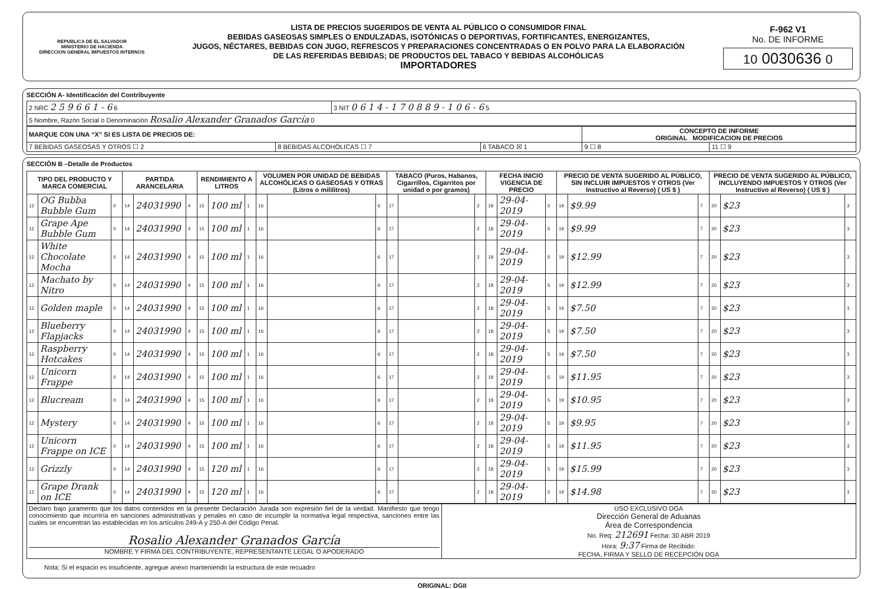REPUBLICA DE EL SALVADOR
MINISTERIO DE HACIENDA
DIRECCION GENERAL IMPUESTOS INTERNOS
LISTA DE PRECIOS SUGERIDOS DE VENTA AL PÚBLICO O CONSUMIDOR FINAL
BEBIDAS GASEOSAS SIMPLES O ENDULZADAS, ISOTÓNICAS O DEPORTIVAS, FORTIFICANTES, ENERGIZANTES,
JUGOS, NÉCTARES, BEBIDAS CON JUGO, REFRESCOS Y PREPARACIONES CONCENTRADAS O EN POLVO PARA LA ELABORACIÓN
DE LAS REFERIDAS BEBIDAS; DE PRODUCTOS DEL TABACO Y BEBIDAS ALCOHÓLICAS
IMPORTADORES
F-962 V1
No. DE INFORME
10 0030636 0
SECCIÓN A- Identificación del Contribuyente
| 2 NRC 2 5 9 6 6 1 - 6 6 | 3 NIT 0 6 1 4 - 1 7 0 8 8 9 - 1 0 6 - 6 5 |
| 5 Nombre, Razón Social o Denominación Rosalio Alexander Granados García 0 | |
| MARQUE CON UNA “X” SI ES LISTA DE PRECIOS DE: | | | CONCEPTO DE INFORME ORIGINAL MODIFICACION DE PRECIOS | |
| 7 BEBIDAS GASEOSAS Y OTROS ☐ 2 | 8 BEBIDAS ALCOHÓLICAS ☐ 7 | 6 TABACO ☒ 1 | 9 ☐ 8 | 11 ☐ 9 |
SECCIÓN B –Detalle de Productos
| TIPO DEL PRODUCTO Y MARCA COMERCIAL | | | PARTIDA ARANCELARIA | | | RENDIMIENTO A LITROS | | | VOLUMEN POR UNIDAD DE BEBIDAS ALCOHÓLICAS O GASEOSAS Y OTRAS (Litros o mililitros) | | | TABACO (Puros, Habanos, Cigarrillos, Cigarritos por unidad o por gramos) | | | FECHA INICIO VIGENCIA DE PRECIO | | | PRECIO DE VENTA SUGERIDO AL PÚBLICO, SIN INCLUIR IMPUESTOS Y OTROS (Ver Instructivo al Reverso) ( US $ ) | | | PRECIO DE VENTA SUGERIDO AL PÚBLICO, INCLUYENDO IMPUESTOS Y OTROS (Ver Instructivo al Reverso) ( US $ ) | | |
| --- | --- | --- | --- | --- | --- | --- | --- | --- | --- | --- | --- | --- | --- | --- | --- | --- | --- | --- | --- | --- | --- | --- | --- |
| 12 | OG Bubba Bubble Gum | 0 | 14 | 24031990 | 4 | 15 | 100 ml | 1 | 16 | | 6 | 17 | | 2 | 18 | 29-04-2019 | 5 | 19 | $9.99 | 7 | 20 | $23 | 3 |
| 12 | Grape Ape Bubble Gum | 0 | 14 | 24031990 | 4 | 15 | 100 ml | 1 | 16 | | 6 | 17 | | 2 | 18 | 29-04-2019 | 5 | 19 | $9.99 | 7 | 20 | $23 | 3 |
| 12 | White Chocolate Mocha | 0 | 14 | 24031990 | 4 | 15 | 100 ml | 1 | 16 | | 6 | 17 | | 2 | 18 | 29-04-2019 | 5 | 19 | $12.99 | 7 | 20 | $23 | 3 |
| 12 | Machato by Nitro | 0 | 14 | 24031990 | 4 | 15 | 100 ml | 1 | 16 | | 6 | 17 | | 2 | 18 | 29-04-2019 | 5 | 19 | $12.99 | 7 | 20 | $23 | 3 |
| 12 | Golden maple | 0 | 14 | 24031990 | 4 | 15 | 100 ml | 1 | 16 | | 6 | 17 | | 2 | 18 | 29-04-2019 | 5 | 19 | $7.50 | 7 | 20 | $23 | 3 |
| 12 | Blueberry Flapjacks | 0 | 14 | 24031990 | 4 | 15 | 100 ml | 1 | 16 | | 6 | 17 | | 2 | 18 | 29-04-2019 | 5 | 19 | $7.50 | 7 | 20 | $23 | 3 |
| 12 | Raspberry Hotcakes | 0 | 14 | 24031990 | 4 | 15 | 100 ml | 1 | 16 | | 6 | 17 | | 2 | 18 | 29-04-2019 | 5 | 19 | $7.50 | 7 | 20 | $23 | 3 |
| 12 | Unicorn Frappe | 0 | 14 | 24031990 | 4 | 15 | 100 ml | 1 | 16 | | 6 | 17 | | 2 | 18 | 29-04-2019 | 5 | 19 | $11.95 | 7 | 20 | $23 | 3 |
| 12 | Blucream | 0 | 14 | 24031990 | 4 | 15 | 100 ml | 1 | 16 | | 6 | 17 | | 2 | 18 | 29-04-2019 | 5 | 19 | $10.95 | 7 | 20 | $23 | 3 |
| 12 | Mystery | 0 | 14 | 24031990 | 4 | 15 | 100 ml | 1 | 16 | | 6 | 17 | | 2 | 18 | 29-04-2019 | 5 | 19 | $9.95 | 7 | 20 | $23 | 3 |
| 12 | Unicorn Frappe on ICE | 0 | 14 | 24031990 | 4 | 15 | 100 ml | 1 | 16 | | 6 | 17 | | 2 | 18 | 29-04-2019 | 5 | 19 | $11.95 | 7 | 20 | $23 | 3 |
| 12 | Grizzly | 0 | 14 | 24031990 | 4 | 15 | 120 ml | 1 | 16 | | 6 | 17 | | 2 | 18 | 29-04-2019 | 5 | 19 | $15.99 | 7 | 20 | $23 | 3 |
| 12 | Grape Drank on ICE | 0 | 14 | 24031990 | 4 | 15 | 120 ml | 1 | 16 | | 6 | 17 | | 2 | 18 | 29-04-2019 | 5 | 19 | $14.98 | 7 | 20 | $23 | 3 |
| Declaro bajo juramento que los datos contenidos en la presente Declaración Jurada son expresión fiel de la verdad. Manifiesto que tengo conocimiento que incurriría en sanciones administrativas y penales en caso de incumplir la normativa legal respectiva, sanciones entre las cuales se encuentran las establecidas en los artículos 249-A y 250-A del Código Penal. Rosalio Alexander Granados García NOMBRE Y FIRMA DEL CONTRIBUYENTE, REPRESENTANTE LEGAL O APODERADO | USO EXCLUSIVO DGA Dirección General de Aduanas Área de Correspondencia No. Req: 212691 Fecha: 30 ABR 2019 Hora: 9:37 Firma de Recibido: FECHA, FIRMA Y SELLO DE RECEPCIÓN DGA |
Nota: Si el espacio es insuficiente, agregue anexo manteniendo la estructura de este recuadro
ORIGINAL: DGII